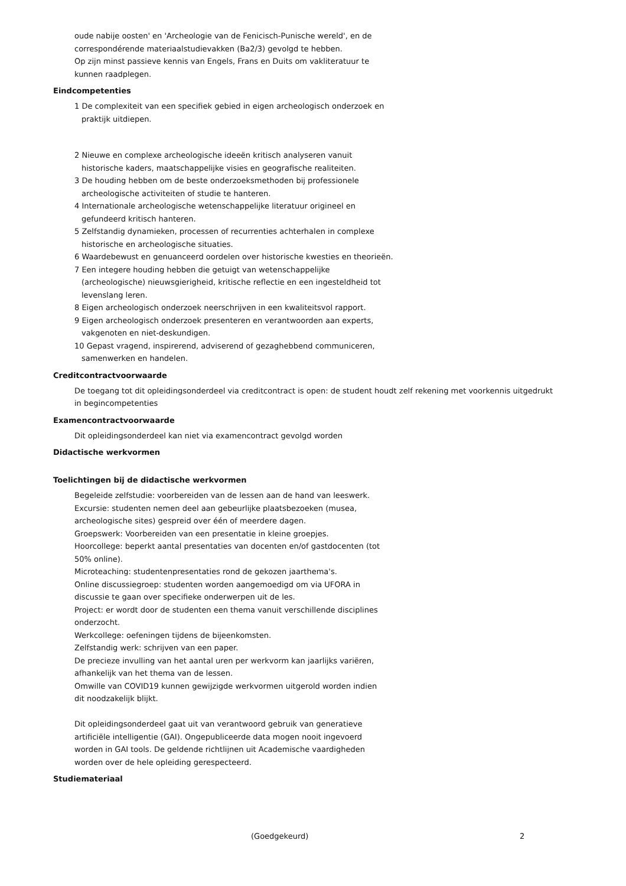oude nabije oosten' en 'Archeologie van de Fenicisch-Punische wereld', en de correspondérende materiaalstudievakken (Ba2/3) gevolgd te hebben.
Op zijn minst passieve kennis van Engels, Frans en Duits om vakliteratuur te kunnen raadplegen.
Eindcompetenties
1 De complexiteit van een specifiek gebied in eigen archeologisch onderzoek en praktijk uitdiepen.
2 Nieuwe en complexe archeologische ideeën kritisch analyseren vanuit historische kaders, maatschappelijke visies en geografische realiteiten.
3 De houding hebben om de beste onderzoeksmethoden bij professionele archeologische activiteiten of studie te hanteren.
4 Internationale archeologische wetenschappelijke literatuur origineel en gefundeerd kritisch hanteren.
5 Zelfstandig dynamieken, processen of recurrenties achterhalen in complexe historische en archeologische situaties.
6 Waardebewust en genuanceerd oordelen over historische kwesties en theorieën.
7 Een integere houding hebben die getuigt van wetenschappelijke (archeologische) nieuwsgierigheid, kritische reflectie en een ingesteldheid tot levenslang leren.
8 Eigen archeologisch onderzoek neerschrijven in een kwaliteitsvol rapport.
9 Eigen archeologisch onderzoek presenteren en verantwoorden aan experts, vakgenoten en niet-deskundigen.
10 Gepast vragend, inspirerend, adviserend of gezaghebbend communiceren, samenwerken en handelen.
Creditcontractvoorwaarde
De toegang tot dit opleidingsonderdeel via creditcontract is open: de student houdt zelf rekening met voorkennis uitgedrukt in begincompetenties
Examencontractvoorwaarde
Dit opleidingsonderdeel kan niet via examencontract gevolgd worden
Didactische werkvormen
Toelichtingen bij de didactische werkvormen
Begeleide zelfstudie: voorbereiden van de lessen aan de hand van leeswerk.
Excursie: studenten nemen deel aan gebeurlijke plaatsbezoeken (musea, archeologische sites) gespreid over één of meerdere dagen.
Groepswerk: Voorbereiden van een presentatie in kleine groepjes.
Hoorcollege: beperkt aantal presentaties van docenten en/of gastdocenten (tot 50% online).
Microteaching: studentenpresentaties rond de gekozen jaarthema's.
Online discussiegroep: studenten worden aangemoedigd om via UFORA in discussie te gaan over specifieke onderwerpen uit de les.
Project: er wordt door de studenten een thema vanuit verschillende disciplines onderzocht.
Werkcollege: oefeningen tijdens de bijeenkomsten.
Zelfstandig werk: schrijven van een paper.
De precieze invulling van het aantal uren per werkvorm kan jaarlijks variëren, afhankelijk van het thema van de lessen.
Omwille van COVID19 kunnen gewijzigde werkvormen uitgerold worden indien dit noodzakelijk blijkt.
Dit opleidingsonderdeel gaat uit van verantwoord gebruik van generatieve artificiële intelligentie (GAI). Ongepubliceerde data mogen nooit ingevoerd worden in GAI tools. De geldende richtlijnen uit Academische vaardigheden worden over de hele opleiding gerespecteerd.
Studiemateriaal
(Goedgekeurd) 2